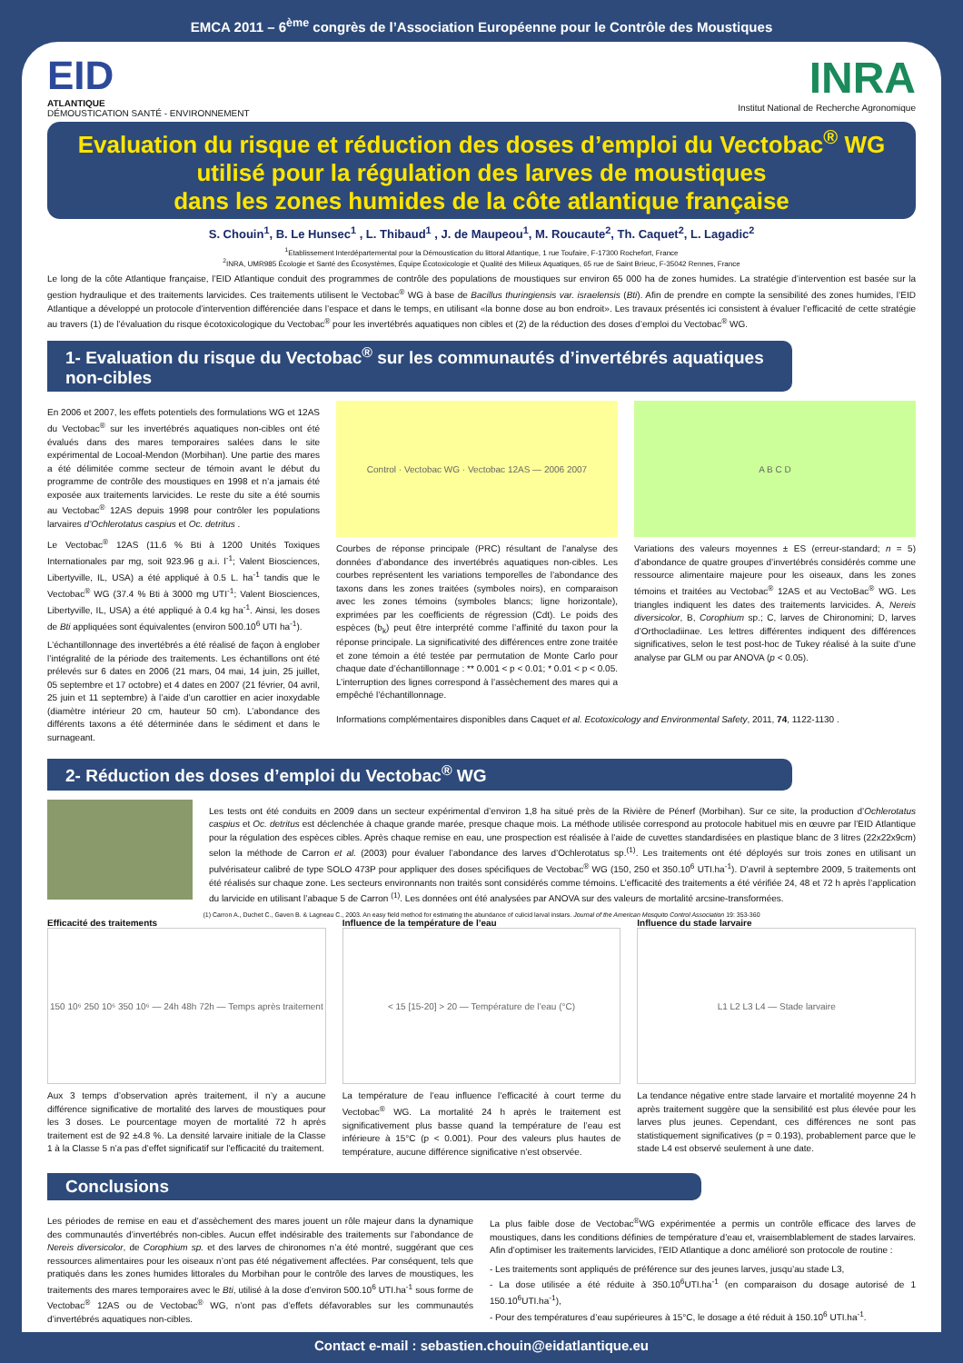EMCA 2011 – 6<sup>ème</sup> congrès de l’Association Européenne pour le Contrôle des Moustiques
EID
ATLANTIQUE
DÉMOUSTICATION SANTÉ - ENVIRONNEMENT
INRA
Institut National de Recherche Agronomique
Evaluation du risque et réduction des doses d’emploi du Vectobac<sup>®</sup> WG
utilisé pour la régulation des larves de moustiques
dans les zones humides de la côte atlantique française
S. Chouin<sup>1</sup>, B. Le Hunsec<sup>1</sup> , L. Thibaud<sup>1</sup> , J. de Maupeou<sup>1</sup>, M. Roucaute<sup>2</sup>, Th. Caquet<sup>2</sup>, L. Lagadic<sup>2</sup>
<sup>1</sup> Etablissement Interdépartemental pour la Démoustication du littoral Atlantique, 1 rue Toufaire, F-17300 Rochefort, France
<sup>2</sup> INRA, UMR985 Écologie et Santé des Écosystèmes, Équipe Écotoxicologie et Qualité des Milieux Aquatiques, 65 rue de Saint Brieuc, F-35042 Rennes, France
Le long de la côte Atlantique française, l’EID Atlantique conduit des programmes de contrôle des populations de moustiques sur environ 65 000 ha de zones humides. La stratégie d’intervention est basée sur la gestion hydraulique et des traitements larvicides. Ces traitements utilisent le Vectobac<sup>®</sup> WG à base de Bacillus thuringiensis var. israelensis (Bti). Afin de prendre en compte la sensibilité des zones humides, l’EID Atlantique a développé un protocole d’intervention différenciée dans l’espace et dans le temps, en utilisant «la bonne dose au bon endroit». Les travaux présentés ici consistent à évaluer l’efficacité de cette stratégie au travers (1) de l’évaluation du risque écotoxicologique du Vectobac<sup>®</sup> pour les invertébrés aquatiques non cibles et (2) de la réduction des doses d’emploi du Vectobac<sup>®</sup> WG.
1- Evaluation du risque du Vectobac<sup>®</sup> sur les communautés d’invertébrés aquatiques non-cibles
En 2006 et 2007, les effets potentiels des formulations WG et 12AS du Vectobac<sup>®</sup> sur les invertébrés aquatiques non-cibles ont été évalués dans des mares temporaires salées dans le site expérimental de Locoal-Mendon (Morbihan). Une partie des mares a été délimitée comme secteur de témoin avant le début du programme de contrôle des moustiques en 1998 et n’a jamais été exposée aux traitements larvicides. Le reste du site a été soumis au Vectobac<sup>®</sup> 12AS depuis 1998 pour contrôler les populations larvaires d’Ochlerotatus caspius et Oc. detritus .
Le Vectobac<sup>®</sup> 12AS (11.6 % Bti à 1200 Unités Toxiques Internationales par mg, soit 923.96 g a.i. l<sup>-1</sup>; Valent Biosciences, Libertyville, IL, USA) a été appliqué à 0.5 L. ha<sup>-1</sup> tandis que le Vectobac<sup>®</sup> WG (37.4 % Bti à 3000 mg UTI<sup>-1</sup>; Valent Biosciences, Libertyville, IL, USA) a été appliqué à 0.4 kg ha<sup>-1</sup>. Ainsi, les doses de Bti appliquées sont équivalentes (environ 500.10<sup>6</sup> UTI ha<sup>-1</sup>).
L’échantillonnage des invertébrés a été réalisé de façon à englober l’intégralité de la période des traitements. Les échantillons ont été prélevés sur 6 dates en 2006 (21 mars, 04 mai, 14 juin, 25 juillet, 05 septembre et 17 octobre) et 4 dates en 2007 (21 février, 04 avril, 25 juin et 11 septembre) à l’aide d’un carottier en acier inoxydable (diamètre intérieur 20 cm, hauteur 50 cm). L’abondance des différents taxons a été déterminée dans le sédiment et dans le surnageant.
Control · Vectobac WG · Vectobac 12AS — 2006 2007
Courbes de réponse principale (PRC) résultant de l'analyse des données d’abondance des invertébrés aquatiques non-cibles. Les courbes représentent les variations temporelles de l’abondance des taxons dans les zones traitées (symboles noirs), en comparaison avec les zones témoins (symboles blancs; ligne horizontale), exprimées par les coefficients de régression (Cdt). Le poids des espèces (b<sub>k</sub>) peut être interprété comme l’affinité du taxon pour la réponse principale. La significativité des différences entre zone traitée et zone témoin a été testée par permutation de Monte Carlo pour chaque date d’échantillonnage : ** 0.001 < p < 0.01; * 0.01 < p < 0.05. L’interruption des lignes correspond à l’assèchement des mares qui a empêché l’échantillonnage.
A B C D
Variations des valeurs moyennes ± ES (erreur-standard; n = 5) d’abondance de quatre groupes d’invertébrés considérés comme une ressource alimentaire majeure pour les oiseaux, dans les zones témoins et traitées au Vectobac<sup>®</sup> 12AS et au VectoBac<sup>®</sup> WG. Les triangles indiquent les dates des traitements larvicides. A, Nereis diversicolor, B, Corophium sp.; C, larves de Chironomini; D, larves d’Orthocladiinae. Les lettres différentes indiquent des différences significatives, selon le test post-hoc de Tukey réalisé à la suite d’une analyse par GLM ou par ANOVA (p < 0.05).
Informations complémentaires disponibles dans Caquet et al. Ecotoxicology and Environmental Safety, 2011, 74, 1122-1130 .
2- Réduction des doses d’emploi du Vectobac<sup>®</sup> WG
Les tests ont été conduits en 2009 dans un secteur expérimental d’environ 1,8 ha situé près de la Rivière de Pénerf (Morbihan). Sur ce site, la production d’Ochlerotatus caspius et Oc. detritus est déclenchée à chaque grande marée, presque chaque mois. La méthode utilisée correspond au protocole habituel mis en œuvre par l’EID Atlantique pour la régulation des espèces cibles. Après chaque remise en eau, une prospection est réalisée à l’aide de cuvettes standardisées en plastique blanc de 3 litres (22x22x9cm) selon la méthode de Carron et al. (2003) pour évaluer l’abondance des larves d’Ochlerotatus sp.<sup>(1)</sup>. Les traitements ont été déployés sur trois zones en utilisant un pulvérisateur calibré de type SOLO 473P pour appliquer des doses spécifiques de Vectobac<sup>®</sup> WG (150, 250 et 350.10<sup>6</sup> UTI.ha<sup>-1</sup>). D’avril à septembre 2009, 5 traitements ont été réalisés sur chaque zone. Les secteurs environnants non traités sont considérés comme témoins. L’efficacité des traitements a été vérifiée 24, 48 et 72 h après l’application du larvicide en utilisant l’abaque 5 de Carron <sup>(1)</sup>. Les données ont été analysées par ANOVA sur des valeurs de mortalité arcsine-transformées.
(1) Carron A., Duchet C., Gaven B. & Lagneau C., 2003. An easy field method for estimating the abundance of culicid larval instars. Journal of the American Mosquito Control Association 19: 353-360
Efficacité des traitements
150 10⁶ 250 10⁶ 350 10⁶ — 24h 48h 72h — Temps après traitement
Aux 3 temps d’observation après traitement, il n’y a aucune différence significative de mortalité des larves de moustiques pour les 3 doses. Le pourcentage moyen de mortalité 72 h après traitement est de 92 ±4.8 %. La densité larvaire initiale de la Classe 1 à la Classe 5 n’a pas d’effet significatif sur l’efficacité du traitement.
Influence de la température de l’eau
< 15 [15-20] > 20 — Température de l’eau (°C)
La température de l’eau influence l’efficacité à court terme du Vectobac<sup>®</sup> WG. La mortalité 24 h après le traitement est significativement plus basse quand la température de l’eau est inférieure à 15°C (p < 0.001). Pour des valeurs plus hautes de température, aucune différence significative n’est observée.
Influence du stade larvaire
L1 L2 L3 L4 — Stade larvaire
La tendance négative entre stade larvaire et mortalité moyenne 24 h après traitement suggère que la sensibilité est plus élevée pour les larves plus jeunes. Cependant, ces différences ne sont pas statistiquement significatives (p = 0.193), probablement parce que le stade L4 est observé seulement à une date.
Conclusions
Les périodes de remise en eau et d’assèchement des mares jouent un rôle majeur dans la dynamique des communautés d’invertébrés non-cibles. Aucun effet indésirable des traitements sur l’abondance de Nereis diversicolor, de Corophium sp. et des larves de chironomes n’a été montré, suggérant que ces ressources alimentaires pour les oiseaux n’ont pas été négativement affectées. Par conséquent, tels que pratiqués dans les zones humides littorales du Morbihan pour le contrôle des larves de moustiques, les traitements des mares temporaires avec le Bti, utilisé à la dose d’environ 500.10<sup>6</sup> UTI.ha<sup>-1</sup> sous forme de Vectobac<sup>®</sup> 12AS ou de Vectobac<sup>®</sup> WG, n’ont pas d’effets défavorables sur les communautés d’invertébrés aquatiques non-cibles.
La plus faible dose de Vectobac<sup>®</sup>WG expérimentée a permis un contrôle efficace des larves de moustiques, dans les conditions définies de température d’eau et, vraisemblablement de stades larvaires. Afin d’optimiser les traitements larvicides, l’EID Atlantique a donc amélioré son protocole de routine :
- Les traitements sont appliqués de préférence sur des jeunes larves, jusqu’au stade L3,
- La dose utilisée a été réduite à 350.10<sup>6</sup>UTI.ha<sup>-1</sup> (en comparaison du dosage autorisé de 1 150.10<sup>6</sup>UTI.ha<sup>-1</sup>),
- Pour des températures d’eau supérieures à 15°C, le dosage a été réduit à 150.10<sup>6</sup> UTI.ha<sup>-1</sup>.
Contact e-mail : sebastien.chouin@eidatlantique.eu